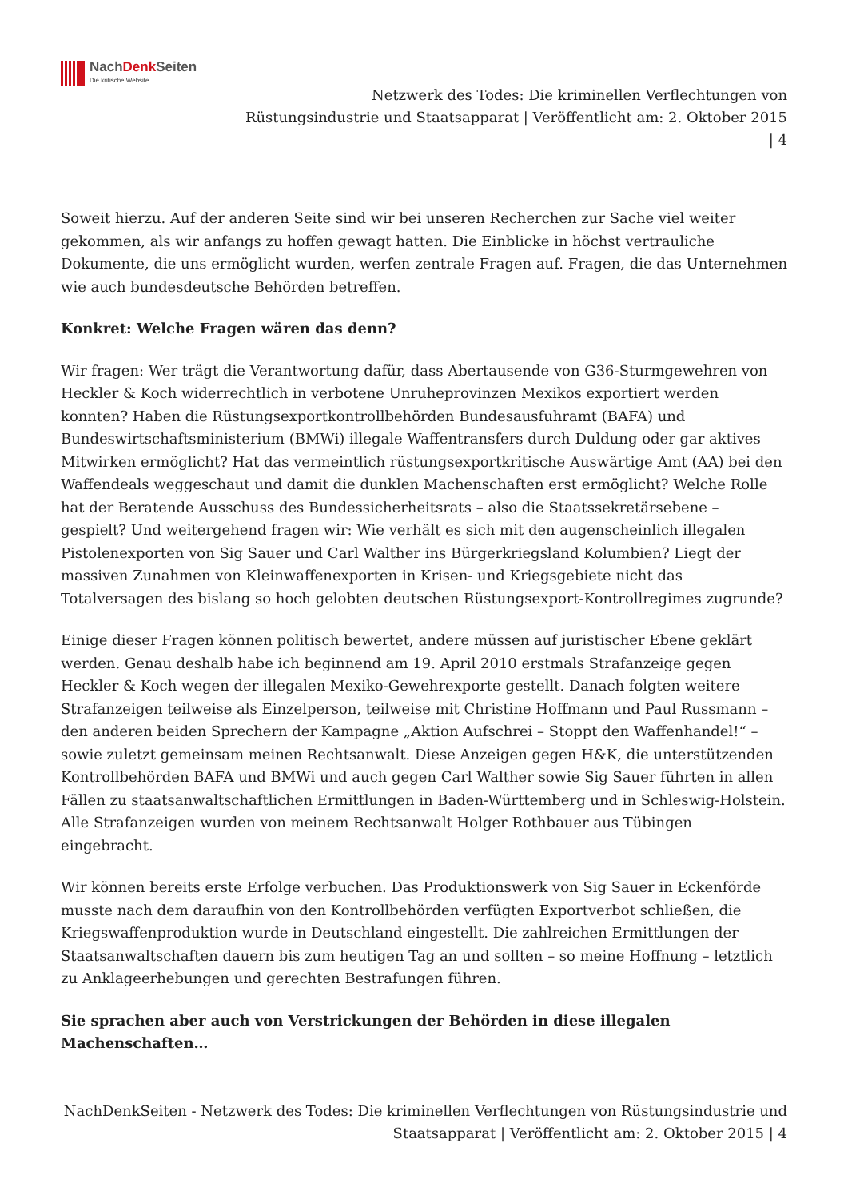NachDenk Seiten
Die kritische Website
Netzwerk des Todes: Die kriminellen Verflechtungen von Rüstungsindustrie und Staatsapparat | Veröffentlicht am: 2. Oktober 2015 | 4
Soweit hierzu. Auf der anderen Seite sind wir bei unseren Recherchen zur Sache viel weiter gekommen, als wir anfangs zu hoffen gewagt hatten. Die Einblicke in höchst vertrauliche Dokumente, die uns ermöglicht wurden, werfen zentrale Fragen auf. Fragen, die das Unternehmen wie auch bundesdeutsche Behörden betreffen.
Konkret: Welche Fragen wären das denn?
Wir fragen: Wer trägt die Verantwortung dafür, dass Abertausende von G36-Sturmgewehren von Heckler & Koch widerrechtlich in verbotene Unruheprovinzen Mexikos exportiert werden konnten? Haben die Rüstungsexportkontrollbehörden Bundesausfuhramt (BAFA) und Bundeswirtschaftsministerium (BMWi) illegale Waffentransfers durch Duldung oder gar aktives Mitwirken ermöglicht? Hat das vermeintlich rüstungsexportkritische Auswärtige Amt (AA) bei den Waffendeals weggeschaut und damit die dunklen Machenschaften erst ermöglicht? Welche Rolle hat der Beratende Ausschuss des Bundessicherheitsrats – also die Staatssekretärsebene – gespielt? Und weitergehend fragen wir: Wie verhält es sich mit den augenscheinlich illegalen Pistolenexporten von Sig Sauer und Carl Walther ins Bürgerkriegsland Kolumbien? Liegt der massiven Zunahmen von Kleinwaffenexporten in Krisen- und Kriegsgebiete nicht das Totalversagen des bislang so hoch gelobten deutschen Rüstungsexport-Kontrollregimes zugrunde?
Einige dieser Fragen können politisch bewertet, andere müssen auf juristischer Ebene geklärt werden. Genau deshalb habe ich beginnend am 19. April 2010 erstmals Strafanzeige gegen Heckler & Koch wegen der illegalen Mexiko-Gewehrexporte gestellt. Danach folgten weitere Strafanzeigen teilweise als Einzelperson, teilweise mit Christine Hoffmann und Paul Russmann – den anderen beiden Sprechern der Kampagne „Aktion Aufschrei – Stoppt den Waffenhandel!“ – sowie zuletzt gemeinsam meinen Rechtsanwalt. Diese Anzeigen gegen H&K, die unterstützenden Kontrollbehörden BAFA und BMWi und auch gegen Carl Walther sowie Sig Sauer führten in allen Fällen zu staatsanwaltschaftlichen Ermittlungen in Baden-Württemberg und in Schleswig-Holstein. Alle Strafanzeigen wurden von meinem Rechtsanwalt Holger Rothbauer aus Tübingen eingebracht.
Wir können bereits erste Erfolge verbuchen. Das Produktionswerk von Sig Sauer in Eckenförde musste nach dem daraufhin von den Kontrollbehörden verfügten Exportverbot schließen, die Kriegswaffenproduktion wurde in Deutschland eingestellt. Die zahlreichen Ermittlungen der Staatsanwaltschaften dauern bis zum heutigen Tag an und sollten – so meine Hoffnung – letztlich zu Anklageerhebungen und gerechten Bestrafungen führen.
Sie sprachen aber auch von Verstrickungen der Behörden in diese illegalen Machenschaften…
NachDenkSeiten - Netzwerk des Todes: Die kriminellen Verflechtungen von Rüstungsindustrie und Staatsapparat | Veröffentlicht am: 2. Oktober 2015 | 4